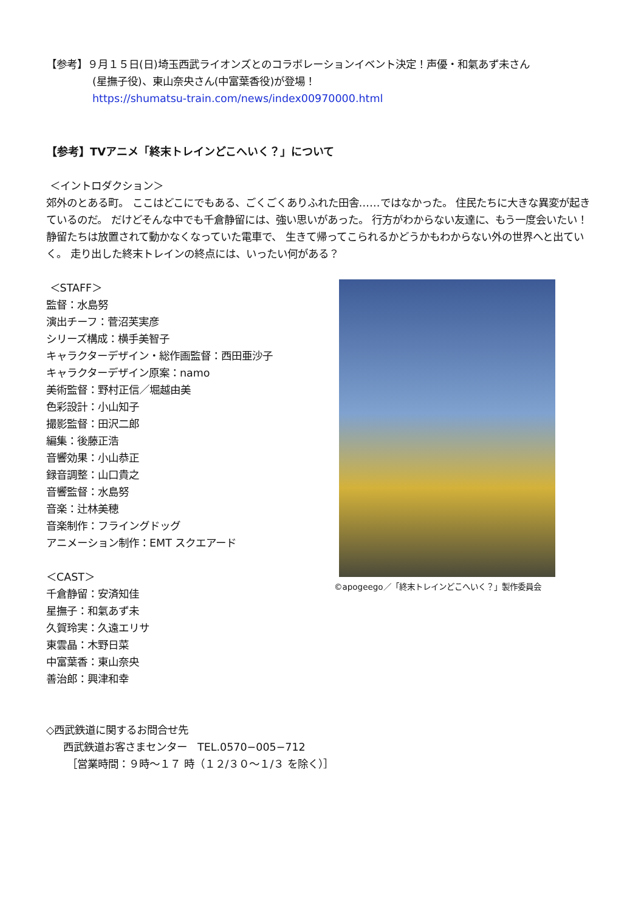【参考】９月１５日(日)埼玉西武ライオンズとのコラボレーションイベント決定！声優・和氣あず未さん
(星撫子役)、東山奈央さん(中富葉香役)が登場！
https://shumatsu-train.com/news/index00970000.html
【参考】TVアニメ「終末トレインどこへいく？」について
＜イントロダクション＞
郊外のとある町。 ここはどこにでもある、ごくごくありふれた田舎……ではなかった。 住民たちに大きな異変が起きているのだ。 だけどそんな中でも千倉静留には、強い思いがあった。 行方がわからない友達に、もう一度会いたい！ 静留たちは放置されて動かなくなっていた電車で、 生きて帰ってこられるかどうかもわからない外の世界へと出ていく。 走り出した終末トレインの終点には、いったい何がある？
＜STAFF＞
監督：水島努
演出チーフ：菅沼芙実彦
シリーズ構成：横手美智子
キャラクターデザイン・総作画監督：西田亜沙子
キャラクターデザイン原案：namo
美術監督：野村正信／堀越由美
色彩設計：小山知子
撮影監督：田沢二郎
編集：後藤正浩
音響効果：小山恭正
録音調整：山口貴之
音響監督：水島努
音楽：辻林美穂
音楽制作：フライングドッグ
アニメーション制作：EMT スクエアード
＜CAST＞
千倉静留：安済知佳
星撫子：和氣あず未
久賀玲実：久遠エリサ
東雲晶：木野日菜
中富葉香：東山奈央
善治郎：興津和幸
©apogeego／「終末トレインどこへいく？」製作委員会
◇西武鉄道に関するお問合せ先
西武鉄道お客さまセンター　TEL.0570−005−712
［営業時間：９時～１７ 時（１２/３０～１/３ を除く）］